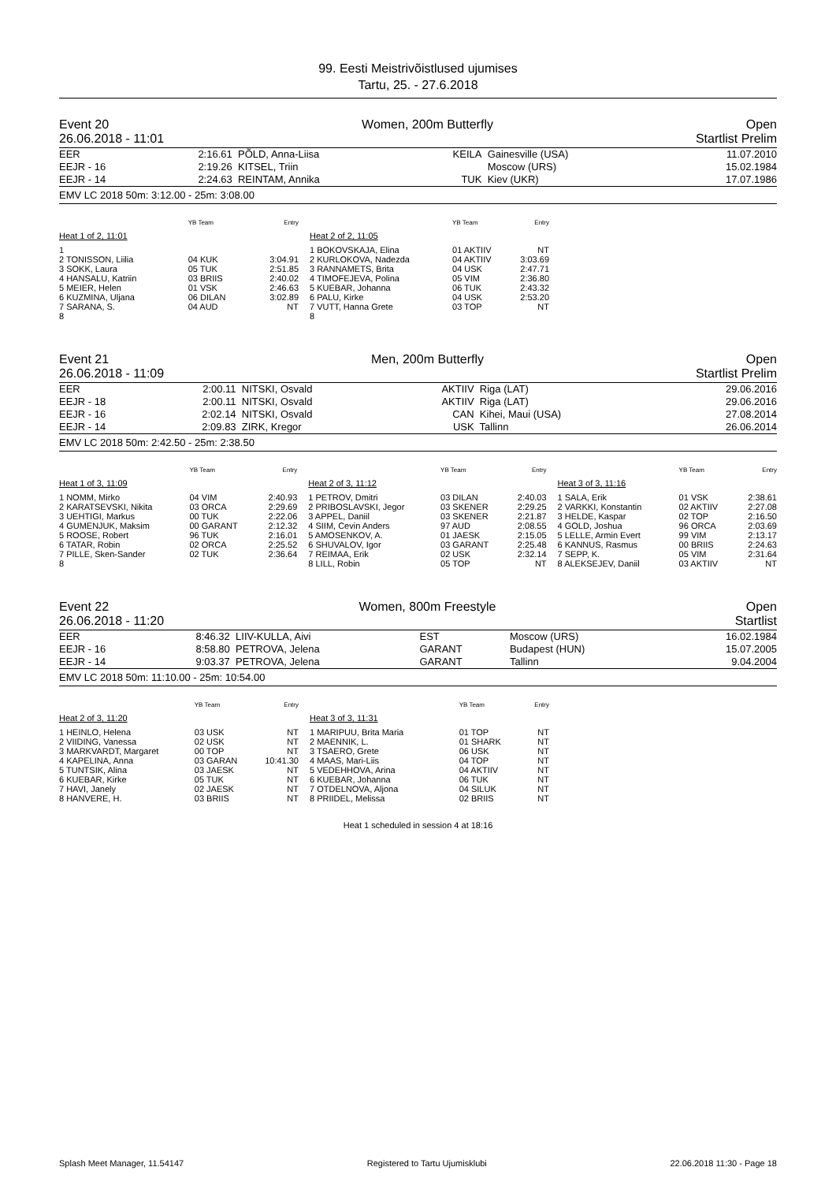99. Eesti Meistrivõistlused ujumises
Tartu, 25. - 27.6.2018
Event 20 Women, 200m Butterfly Open
26.06.2018 - 11:01 Startlist Prelim
| EER | 2:16.61 | PÕLD, Anna-Liisa | KEILA | Gainesville (USA) | 11.07.2010 |
| EEJR - 16 | 2:19.26 | KITSEL, Triin | | Moscow (URS) | 15.02.1984 |
| EEJR - 14 | 2:24.63 | REINTAM, Annika | TUK | Kiev (UKR) | 17.07.1986 |
EMV LC 2018 50m: 3:12.00 - 25m: 3:08.00
| | YB Team | Entry |
| --- | --- | --- |
| Heat 1 of 2, 11:01 | | |
| 1 | | |
| 2 TONISSON, Liilia | 04 KUK | 3:04.91 |
| 3 SOKK, Laura | 05 TUK | 2:51.85 |
| 4 HANSALU, Katriin | 03 BRIIS | 2:40.02 |
| 5 MEIER, Helen | 01 VSK | 2:46.63 |
| 6 KUZMINA, Uljana | 06 DILAN | 3:02.89 |
| 7 SARANA, S. | 04 AUD | NT |
| 8 | | |
| | YB Team | Entry |
| --- | --- | --- |
| Heat 2 of 2, 11:05 | | |
| 1 BOKOVSKAJA, Elina | 01 AKTIIV | NT |
| 2 KURLOKOVA, Nadezda | 04 AKTIIV | 3:03.69 |
| 3 RANNAMETS, Brita | 04 USK | 2:47.71 |
| 4 TIMOFEJEVA, Polina | 05 VIM | 2:36.80 |
| 5 KUEBAR, Johanna | 06 TUK | 2:43.32 |
| 6 PALU, Kirke | 04 USK | 2:53.20 |
| 7 VUTT, Hanna Grete | 03 TOP | NT |
| 8 | | |
Event 21 Men, 200m Butterfly Open
26.06.2018 - 11:09 Startlist Prelim
| EER | 2:00.11 | NITSKI, Osvald | AKTIIV | Riga (LAT) | 29.06.2016 |
| EEJR - 18 | 2:00.11 | NITSKI, Osvald | AKTIIV | Riga (LAT) | 29.06.2016 |
| EEJR - 16 | 2:02.14 | NITSKI, Osvald | CAN | Kihei, Maui (USA) | 27.08.2014 |
| EEJR - 14 | 2:09.83 | ZIRK, Kregor | USK | Tallinn | 26.06.2014 |
EMV LC 2018 50m: 2:42.50 - 25m: 2:38.50
| | YB Team | Entry |
| --- | --- | --- |
| Heat 1 of 3, 11:09 | | |
| 1 NOMM, Mirko | 04 VIM | 2:40.93 |
| 2 KARATSEVSKI, Nikita | 03 ORCA | 2:29.69 |
| 3 UEHTIGI, Markus | 00 TUK | 2:22.06 |
| 4 GUMENJUK, Maksim | 00 GARANT | 2:12.32 |
| 5 ROOSE, Robert | 96 TUK | 2:16.01 |
| 6 TATAR, Robin | 02 ORCA | 2:25.52 |
| 7 PILLE, Sken-Sander | 02 TUK | 2:36.64 |
| 8 | | |
| | YB Team | Entry |
| --- | --- | --- |
| Heat 2 of 3, 11:12 | | |
| 1 PETROV, Dmitri | 03 DILAN | 2:40.03 |
| 2 PRIBOSLAVSKI, Jegor | 03 SKENER | 2:29.25 |
| 3 APPEL, Daniil | 03 SKENER | 2:21.87 |
| 4 SIIM, Cevin Anders | 97 AUD | 2:08.55 |
| 5 AMOSENKOV, A. | 01 JAESK | 2:15.05 |
| 6 SHUVALOV, Igor | 03 GARANT | 2:25.48 |
| 7 REIMAA, Erik | 02 USK | 2:32.14 |
| 8 LILL, Robin | 05 TOP | NT |
| | YB Team | Entry |
| --- | --- | --- |
| Heat 3 of 3, 11:16 | | |
| 1 SALA, Erik | 01 VSK | 2:38.61 |
| 2 VARKKI, Konstantin | 02 AKTIIV | 2:27.08 |
| 3 HELDE, Kaspar | 02 TOP | 2:16.50 |
| 4 GOLD, Joshua | 96 ORCA | 2:03.69 |
| 5 LELLE, Armin Evert | 99 VIM | 2:13.17 |
| 6 KANNUS, Rasmus | 00 BRIIS | 2:24.63 |
| 7 SEPP, K. | 05 VIM | 2:31.64 |
| 8 ALEKSEJEV, Daniil | 03 AKTIIV | NT |
Event 22 Women, 800m Freestyle Open
26.06.2018 - 11:20 Startlist
| EER | 8:46.32 | LIIV-KULLA, Aivi | EST | Moscow (URS) | 16.02.1984 |
| EEJR - 16 | 8:58.80 | PETROVA, Jelena | GARANT | Budapest (HUN) | 15.07.2005 |
| EEJR - 14 | 9:03.37 | PETROVA, Jelena | GARANT | Tallinn | 9.04.2004 |
EMV LC 2018 50m: 11:10.00 - 25m: 10:54.00
| | YB Team | Entry |
| --- | --- | --- |
| Heat 2 of 3, 11:20 | | |
| 1 HEINLO, Helena | 03 USK | NT |
| 2 VIIDING, Vanessa | 02 USK | NT |
| 3 MARKVARDT, Margaret | 00 TOP | NT |
| 4 KAPELINA, Anna | 03 GARAN | 10:41.30 |
| 5 TUNTSIK, Alina | 03 JAESK | NT |
| 6 KUEBAR, Kirke | 05 TUK | NT |
| 7 HAVI, Janely | 02 JAESK | NT |
| 8 HANVERE, H. | 03 BRIIS | NT |
| | YB Team | Entry |
| --- | --- | --- |
| Heat 3 of 3, 11:31 | | |
| 1 MARIPUU, Brita Maria | 01 TOP | NT |
| 2 MAENNIK, L. | 01 SHARK | NT |
| 3 TSAERO, Grete | 06 USK | NT |
| 4 MAAS, Mari-Liis | 04 TOP | NT |
| 5 VEDEHHOVA, Arina | 04 AKTIIV | NT |
| 6 KUEBAR, Johanna | 06 TUK | NT |
| 7 OTDELNOVA, Aljona | 04 SILUK | NT |
| 8 PRIIDEL, Melissa | 02 BRIIS | NT |
Heat 1 scheduled in session 4 at 18:16
Splash Meet Manager, 11.54147 Registered to Tartu Ujumisklubi 22.06.2018 11:30 - Page 18